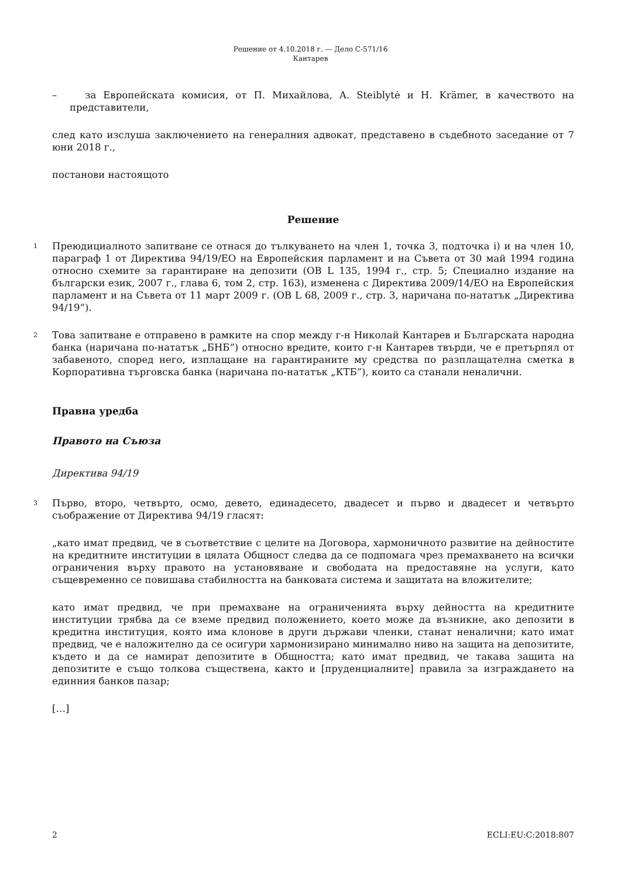Решение от 4.10.2018 г. — Дело C-571/16
Кантарев
– за Европейската комисия, от П. Михайлова, A. Steiblytė и H. Krämer, в качеството на представители,
след като изслуша заключението на генералния адвокат, представено в съдебното заседание от 7 юни 2018 г.,
постанови настоящото
Решение
1
Преюдициалното запитване се отнася до тълкуването на член 1, точка 3, подточка i) и на член 10, параграф 1 от Директива 94/19/ЕО на Европейския парламент и на Съвета от 30 май 1994 година относно схемите за гарантиране на депозити (ОВ L 135, 1994 г., стр. 5; Специално издание на български език, 2007 г., глава 6, том 2, стр. 163), изменена с Директива 2009/14/ЕО на Европейския парламент и на Съвета от 11 март 2009 г. (ОВ L 68, 2009 г., стр. 3, наричана по-нататък „Директива 94/19“).
2
Това запитване е отправено в рамките на спор между г-н Николай Кантарев и Българската народна банка (наричана по-нататък „БНБ“) относно вредите, които г-н Кантарев твърди, че е претърпял от забавеното, според него, изплащане на гарантираните му средства по разплащателна сметка в Корпоративна търговска банка (наричана по-нататък „КТБ“), които са станали неналични.
Правна уредба
Правото на Съюза
Директива 94/19
3
Първо, второ, четвърто, осмо, девето, единадесето, двадесет и първо и двадесет и четвърто съображение от Директива 94/19 гласят:
„като имат предвид, че в съответствие с целите на Договора, хармоничното развитие на дейностите на кредитните институции в цялата Общност следва да се подпомага чрез премахването на всички ограничения върху правото на установяване и свободата на предоставяне на услуги, като същевременно се повишава стабилността на банковата система и защитата на вложителите;
като имат предвид, че при премахване на ограниченията върху дейността на кредитните институции трябва да се вземе предвид положението, което може да възникне, ако депозити в кредитна институция, която има клонове в други държави членки, станат неналични; като имат предвид, че е наложително да се осигури хармонизирано минимално ниво на защита на депозитите, където и да се намират депозитите в Общността; като имат предвид, че такава защита на депозитите е също толкова съществена, както и [пруденциалните] правила за изграждането на единния банков пазар;
[…]
2 ECLI:EU:C:2018:807